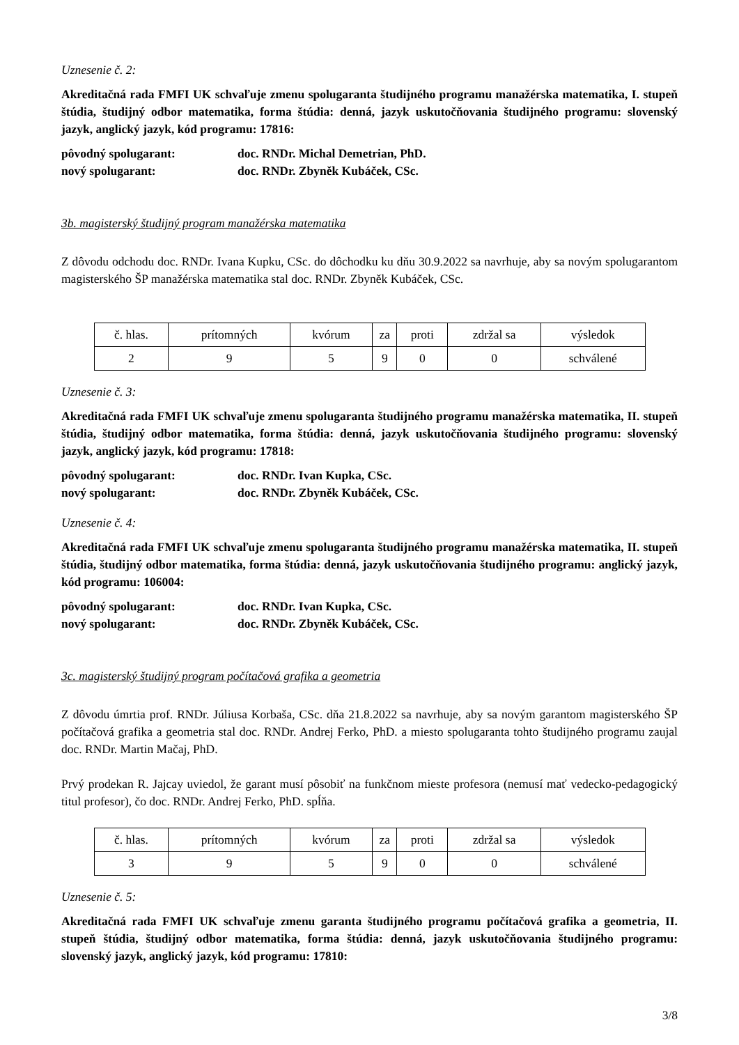Uznesenie č. 2:
Akreditačná rada FMFI UK schvaľuje zmenu spolugaranta študijného programu manažérska matematika, I. stupeň štúdia, študijný odbor matematika, forma štúdia: denná, jazyk uskutočňovania študijného programu: slovenský jazyk, anglický jazyk, kód programu: 17816:
pôvodný spolugarant: doc. RNDr. Michal Demetrian, PhD.
nový spolugarant: doc. RNDr. Zbyněk Kubáček, CSc.
3b. magisterský študijný program manažérska matematika
Z dôvodu odchodu doc. RNDr. Ivana Kupku, CSc. do dôchodku ku dňu 30.9.2022 sa navrhuje, aby sa novým spolugarantom magisterského ŠP manažérska matematika stal doc. RNDr. Zbyněk Kubáček, CSc.
| č. hlas. | prítomných | kvórum | za | proti | zdržal sa | výsledok |
| 2 | 9 | 5 | 9 | 0 | 0 | schválené |
Uznesenie č. 3:
Akreditačná rada FMFI UK schvaľuje zmenu spolugaranta študijného programu manažérska matematika, II. stupeň štúdia, študijný odbor matematika, forma štúdia: denná, jazyk uskutočňovania študijného programu: slovenský jazyk, anglický jazyk, kód programu: 17818:
pôvodný spolugarant: doc. RNDr. Ivan Kupka, CSc.
nový spolugarant: doc. RNDr. Zbyněk Kubáček, CSc.
Uznesenie č. 4:
Akreditačná rada FMFI UK schvaľuje zmenu spolugaranta študijného programu manažérska matematika, II. stupeň štúdia, študijný odbor matematika, forma štúdia: denná, jazyk uskutočňovania študijného programu: anglický jazyk, kód programu: 106004:
pôvodný spolugarant: doc. RNDr. Ivan Kupka, CSc.
nový spolugarant: doc. RNDr. Zbyněk Kubáček, CSc.
3c. magisterský študijný program počítačová grafika a geometria
Z dôvodu úmrtia prof. RNDr. Júliusa Korbaša, CSc. dňa 21.8.2022 sa navrhuje, aby sa novým garantom magisterského ŠP počítačová grafika a geometria stal doc. RNDr. Andrej Ferko, PhD. a miesto spolugaranta tohto študijného programu zaujal doc. RNDr. Martin Mačaj, PhD.
Prvý prodekan R. Jajcay uviedol, že garant musí pôsobiť na funkčnom mieste profesora (nemusí mať vedecko-pedagogický titul profesor), čo doc. RNDr. Andrej Ferko, PhD. spĺňa.
| č. hlas. | prítomných | kvórum | za | proti | zdržal sa | výsledok |
| 3 | 9 | 5 | 9 | 0 | 0 | schválené |
Uznesenie č. 5:
Akreditačná rada FMFI UK schvaľuje zmenu garanta študijného programu počítačová grafika a geometria, II. stupeň štúdia, študijný odbor matematika, forma štúdia: denná, jazyk uskutočňovania študijného programu: slovenský jazyk, anglický jazyk, kód programu: 17810:
3/8